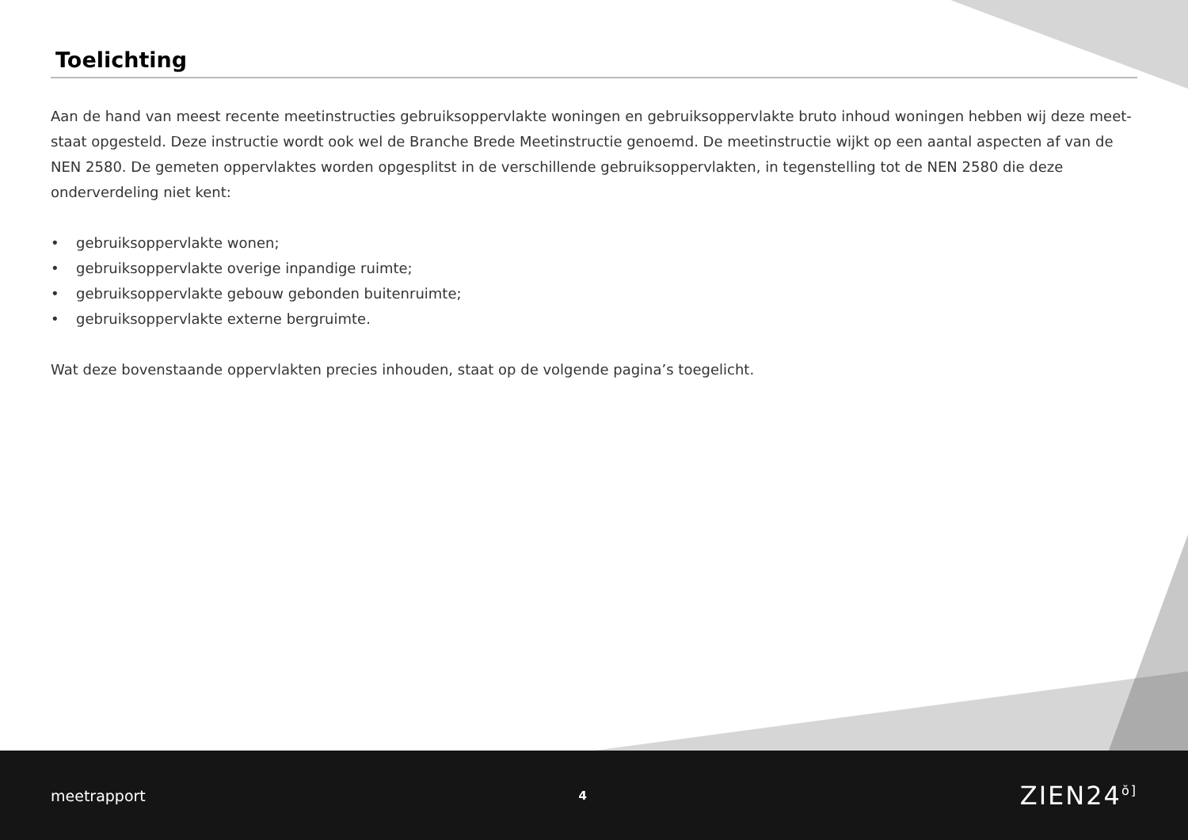Toelichting
Aan de hand van meest recente meetinstructies gebruiksoppervlakte woningen en gebruiksoppervlakte bruto inhoud woningen hebben wij deze meet-staat opgesteld. Deze instructie wordt ook wel de Branche Brede Meetinstructie genoemd. De meetinstructie wijkt op een aantal aspecten af van de NEN 2580. De gemeten oppervlaktes worden opgesplitst in de verschillende gebruiksoppervlakten, in tegenstelling tot de NEN 2580 die deze onderverdeling niet kent:
• gebruiksoppervlakte wonen;
• gebruiksoppervlakte overige inpandige ruimte;
• gebruiksoppervlakte gebouw gebonden buitenruimte;
• gebruiksoppervlakte externe bergruimte.
Wat deze bovenstaande oppervlakten precies inhouden, staat op de volgende pagina’s toegelicht.
meetrapport
4
ZIEN24<sup>ŏ]</sup>